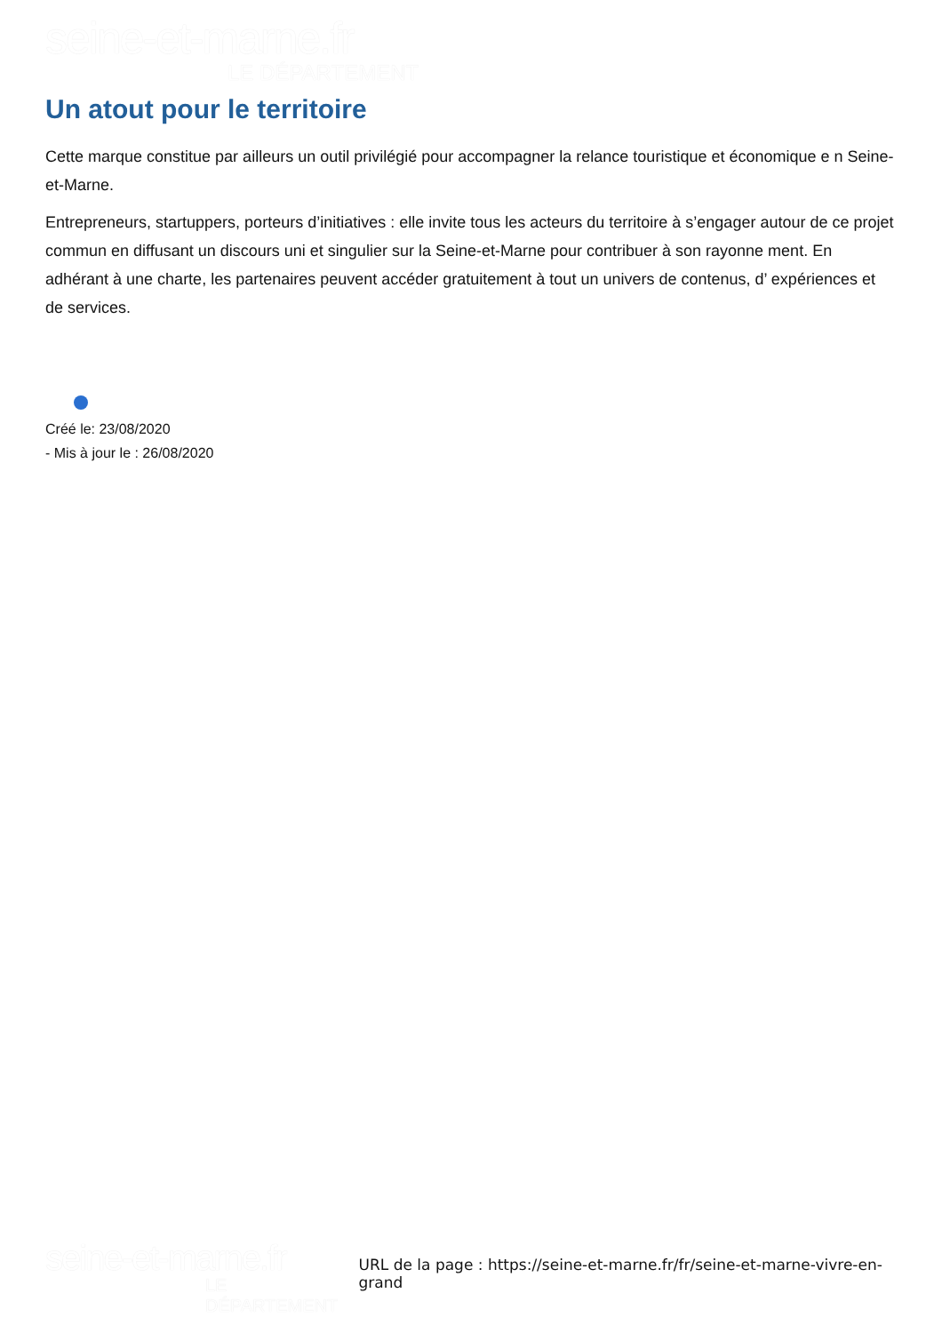seine-et-marne.fr
LE DÉPARTEMENT
Un atout pour le territoire
Cette marque constitue par ailleurs un outil privilégié pour accompagner la relance touristique et économique e n Seine-et-Marne.
Entrepreneurs, startuppers, porteurs d’initiatives : elle invite tous les acteurs du territoire à s’engager autour de ce projet commun en diffusant un discours uni et singulier sur la Seine-et-Marne pour contribuer à son rayonne ment. En adhérant à une charte, les partenaires peuvent accéder gratuitement à tout un univers de contenus, d’ expériences et de services.
Créé le: 23/08/2020
- Mis à jour le : 26/08/2020
seine-et-marne.fr
LE DÉPARTEMENT
URL de la page : https://seine-et-marne.fr/fr/seine-et-marne-vivre-en-grand